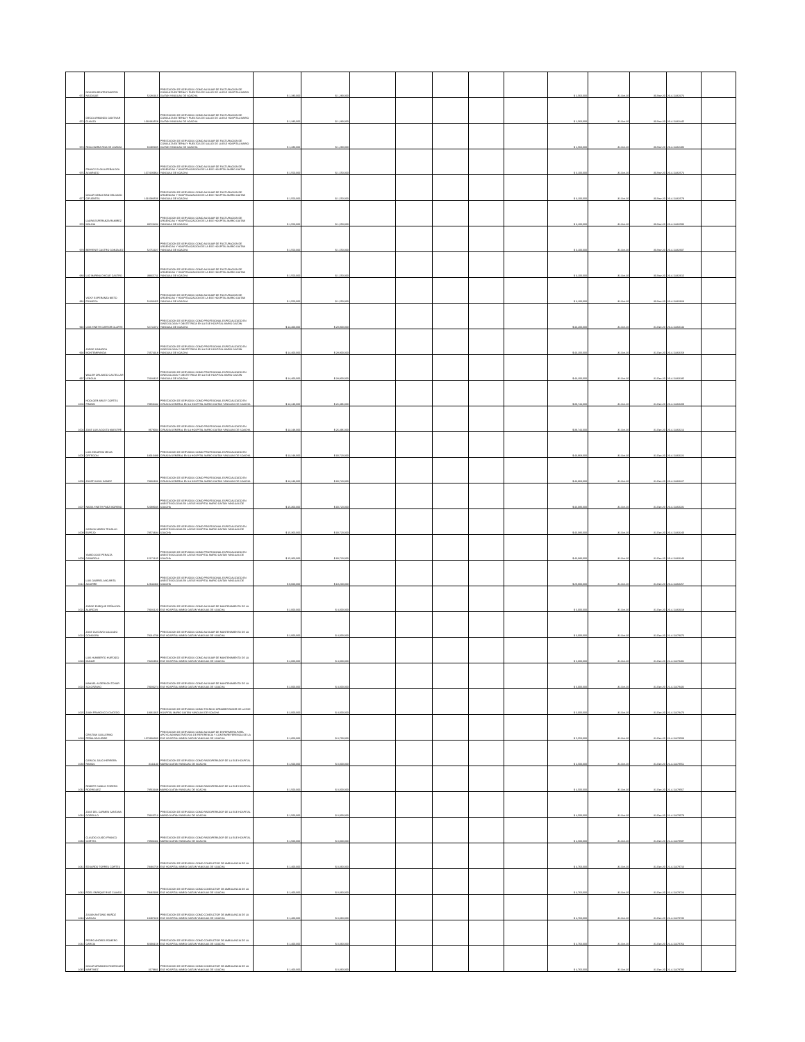| 971 | NOHORA BEATRIZ MARTIN NAIZAQUE | 52282315 | PRESTACION DE SERVICIOS COMO AUXILIAR DE FACTURACION DE CONSULTA EXTERNA Y PUESTOS DE SALUD DE LA ESE HOSPITAL MARIO GAITAN YANGUAS DE SOACHA | $ 1,280,000 | $ 1,280,000 | | | | | | $ 2,560,000 | 31-Oct-20 | 30-Nov-20 | 20-4-11462374 | |
| 972 | DIEGO ARMANDO GANTIVAR CLAVIJO | 1032364558 | PRESTACION DE SERVICIOS COMO AUXILIAR DE FACTURACION DE CONSULTA EXTERNA Y PUESTOS DE SALUD DE LA ESE HOSPITAL MARIO GAITAN YANGUAS DE SOACHA | $ 1,280,000 | $ 1,280,000 | | | | | | $ 2,560,000 | 31-Oct-20 | 30-Nov-20 | 20-4-11462445 | |
| 973 | ROSA MARIA ROA DE LOZADA | 65495335 | PRESTACION DE SERVICIOS COMO AUXILIAR DE FACTURACION DE CONSULTA EXTERNA Y PUESTOS DE SALUD DE LA ESE HOSPITAL MARIO GAITAN YANGUAS DE SOACHA | $ 1,280,000 | $ 1,280,000 | | | | | | $ 2,560,000 | 31-Oct-20 | 30-Nov-20 | 20-4-11462486 | |
| 976 | FRANCY ELOISA PEÑALOZA ALVARADO | 1072190964 | PRESTACION DE SERVICIOS COMO AUXILIAR DE FACTURACION DE URGENCIAS Y HOSPITALIZACION DE LA ESE HOSPITAL MARIO GAITAN YANGUAS DE SOACHA | $ 1,550,000 | $ 1,550,000 | | | | | | $ 3,100,000 | 31-Oct-20 | 30-Nov-20 | 20-4-11462574 | |
| 977 | OSCAR SEBASTIAN DELGADO CIFUENTES | 1016083506 | PRESTACION DE SERVICIOS COMO AUXILIAR DE FACTURACION DE URGENCIAS Y HOSPITALIZACION DE LA ESE HOSPITAL MARIO GAITAN YANGUAS DE SOACHA | $ 1,550,000 | $ 1,550,000 | | | | | | $ 3,100,000 | 31-Oct-20 | 30-Nov-20 | 20-4-11462579 | |
| 978 | LAURA ESPERANZA RAMIREZ MOLINA | 39726202 | PRESTACION DE SERVICIOS COMO AUXILIAR DE FACTURACION DE URGENCIAS Y HOSPITALIZACION DE LA ESE HOSPITAL MARIO GAITAN YANGUAS DE SOACHA | $ 1,550,000 | $ 1,550,000 | | | | | | $ 3,100,000 | 31-Oct-20 | 30-Nov-20 | 20-4-11462596 | |
| 979 | BERYENIT CASTRO GONZALEZ | 52752327 | PRESTACION DE SERVICIOS COMO AUXILIAR DE FACTURACION DE URGENCIAS Y HOSPITALIZACION DE LA ESE HOSPITAL MARIO GAITAN YANGUAS DE SOACHA | $ 1,550,000 | $ 1,550,000 | | | | | | $ 3,100,000 | 31-Oct-20 | 30-Nov-20 | 20-4-11462607 | |
| 980 | LUZ MARINA CHICUE CASTRO | 39665711 | PRESTACION DE SERVICIOS COMO AUXILIAR DE FACTURACION DE URGENCIAS Y HOSPITALIZACION DE LA ESE HOSPITAL MARIO GAITAN YANGUAS DE SOACHA | $ 1,550,000 | $ 1,550,000 | | | | | | $ 3,100,000 | 31-Oct-20 | 30-Nov-20 | 20-4-11462615 | |
| 982 | VICKY ESPERANZA NIETO FONSECA | 52206455 | PRESTACION DE SERVICIOS COMO AUXILIAR DE FACTURACION DE URGENCIAS Y HOSPITALIZACION DE LA ESE HOSPITAL MARIO GAITAN YANGUAS DE SOACHA | $ 1,550,000 | $ 1,550,000 | | | | | | $ 3,100,000 | 31-Oct-20 | 30-Nov-20 | 20-4-11462928 | |
| 992 | LIDA YINETH CARTOR OLARTE | 52711072 | PRESTACION DE SERVICIOS COMO PROFESIONAL ESPECIALIZADO EN GINECOLOGIA Y OBSTETRICIA EN LA ESE HOSPITAL MARIO GAITAN YANGUAS DE SOACHA | $ 14,400,000 | $ 28,800,000 | | | | | | $ 43,200,000 | 31-Oct-20 | 31-Dec-20 | 20-4-11463144 | |
| 994 | JORGE CABARCA MONTEMIRANDA | 73574318 | PRESTACION DE SERVICIOS COMO PROFESIONAL ESPECIALIZADO EN GINECOLOGIA Y OBSTETRICIA EN LA ESE HOSPITAL MARIO GAITAN YANGUAS DE SOACHA | $ 14,400,000 | $ 28,800,000 | | | | | | $ 43,200,000 | 31-Oct-20 | 31-Dec-20 | 20-4-11463158 | |
| 997 | WILLER ORLANDO CASTELLAR LENGUA | 73184625 | PRESTACION DE SERVICIOS COMO PROFESIONAL ESPECIALIZADO EN GINECOLOGIA Y OBSTETRICIA EN LA ESE HOSPITAL MARIO GAITAN YANGUAS DE SOACHA | $ 14,400,000 | $ 28,800,000 | | | | | | $ 43,200,000 | 31-Oct-20 | 31-Dec-20 | 20-4-11463185 | |
| 1003 | HOOLGER ARLEY CORTES PINZON | 79650442 | PRESTACION DE SERVICIOS COMO PROFESIONAL ESPECIALIZADO EN CIRUGIA GENERAL EN LA HOSPITAL MARIO GAITAN YANGUAS DE SOACHA | $ 13,248,000 | $ 26,496,000 | | | | | | $ 39,744,000 | 31-Oct-20 | 31-Dec-20 | 20-4-11463209 | |
| 1004 | JOSE LUIS ACOSTA MAESTRE | 8678004 | PRESTACION DE SERVICIOS COMO PROFESIONAL ESPECIALIZADO EN CIRUGIA GENERAL EN LA HOSPITAL MARIO GAITAN YANGUAS DE SOACHA | $ 13,248,000 | $ 26,496,000 | | | | | | $ 39,744,000 | 31-Oct-20 | 31-Dec-20 | 20-4-11463214 | |
| 1005 | LUIS EDUARDO MEJIA ORTEGON | 18010489 | PRESTACION DE SERVICIOS COMO PROFESIONAL ESPECIALIZADO EN CIRUGIA GENERAL EN LA HOSPITAL MARIO GAITAN YANGUAS DE SOACHA | $ 13,248,000 | $ 30,720,000 | | | | | | $ 43,968,000 | 31-Oct-20 | 31-Dec-20 | 20-4-11463222 | |
| 1006 | JOSEF KLING GOMEZ | 79302601 | PRESTACION DE SERVICIOS COMO PROFESIONAL ESPECIALIZADO EN CIRUGIA GENERAL EN LA HOSPITAL MARIO GAITAN YANGUAS DE SOACHA | $ 13,248,000 | $ 30,720,000 | | | | | | $ 43,968,000 | 31-Oct-20 | 31-Dec-20 | 20-4-11463227 | |
| 1007 | NADIA YINETH PAEZ MORENO | 52088045 | PRESTACION DE SERVICIOS COMO PROFESIONAL ESPECIALIZADO EN ANESTESIOLOGIA EN LA ESE HOSPITAL MARIO GAITAN YANGUAS DE SOACHA | $ 15,360,000 | $ 30,720,000 | | | | | | $ 46,080,000 | 31-Oct-20 | 31-Dec-20 | 20-4-11463231 | |
| 1008 | CARLOS MARIO TRUJILLO ESPEJO | 79574684 | PRESTACION DE SERVICIOS COMO PROFESIONAL ESPECIALIZADO EN ANESTESIOLOGIA EN LA ESE HOSPITAL MARIO GAITAN YANGUAS DE SOACHA | $ 15,360,000 | $ 30,720,000 | | | | | | $ 46,080,000 | 31-Oct-20 | 31-Dec-20 | 20-4-11463240 | |
| 1009 | YAMID JOSE PERALTA CABARCAS | 15172135 | PRESTACION DE SERVICIOS COMO PROFESIONAL ESPECIALIZADO EN ANESTESIOLOGIA EN LA ESE HOSPITAL MARIO GAITAN YANGUAS DE SOACHA | $ 15,360,000 | $ 30,720,000 | | | | | | $ 46,080,000 | 31-Oct-20 | 31-Dec-20 | 20-4-11463243 | |
| 1012 | LUIS GABRIEL ANGARITA AGUIRRE | 12644460 | PRESTACION DE SERVICIOS COMO PROFESIONAL ESPECIALIZADO EN ANESTESIOLOGIA EN LA ESE HOSPITAL MARIO GAITAN YANGUAS DE SOACHA | $ 9,600,000 | $ 19,200,000 | | | | | | $ 28,800,000 | 31-Oct-20 | 31-Dec-20 | 20-4-11463257 | |
| 1021 | JORGE ENRIQUE PEÑALOZA ALARCON | 79182120 | PRESTACION DE SERVICIOS COMO AUXILIAR DE MANTENIMIENTO DE LA ESE HOSPITAL MARIO GAITAN YANGUAS DE SOACHA | $ 2,000,000 | $ 4,000,000 | | | | | | $ 6,000,000 | 31-Oct-20 | 31-Dec-20 | 20-4-11463318 | |
| 1022 | JOSE GUSTAVO SALGADO GONGORA | 79214708 | PRESTACION DE SERVICIOS COMO AUXILIAR DE MANTENIMIENTO DE LA ESE HOSPITAL MARIO GAITAN YANGUAS DE SOACHA | $ 2,000,000 | $ 4,000,000 | | | | | | $ 6,000,000 | 31-Oct-20 | 31-Dec-20 | 21-4-11478376 | |
| 1023 | LUIS HUMBERTO HURTADO MUNAR | 79202953 | PRESTACION DE SERVICIOS COMO AUXILIAR DE MANTENIMIENTO DE LA ESE HOSPITAL MARIO GAITAN YANGUAS DE SOACHA | $ 2,000,000 | $ 4,000,000 | | | | | | $ 6,000,000 | 31-Oct-20 | 31-Dec-20 | 21-4-11478402 | |
| 1024 | MANUEL ALDERSON TOVAR SOLORZANO | 79183274 | PRESTACION DE SERVICIOS COMO AUXILIAR DE MANTENIMIENTO DE LA ESE HOSPITAL MARIO GAITAN YANGUAS DE SOACHA | $ 2,000,000 | $ 4,000,000 | | | | | | $ 6,000,000 | 31-Oct-20 | 31-Dec-20 | 21-4-11478432 | |
| 1025 | JUAN FRANCISCO CAICEDO | 19361365 | PRESTACION DE SERVICIOS COMO TECNICO ORNAMENTADOR DE LA ESE HOSPITAL MARIO GAITAN YANGUAS DE SOACHA | $ 2,000,000 | $ 4,000,000 | | | | | | $ 6,000,000 | 31-Oct-20 | 31-Dec-20 | 21-4-11478473 | |
| 1028 | CRISTIAN GUILLERMO PEÑALOZA URIBE | 1073694030 | PRESTACION DE SERVICIOS COMO AUXILIAR DE ENFERMERIA PARA APOYO ADMINISTRATIVOS DE REFERENCIA Y CONTRAREFERENCIA DE LA ESE HOSPITAL MARIO GAITAN YANGUAS DE SOACHA | $ 1,850,000 | $ 3,700,000 | | | | | | $ 5,550,000 | 31-Oct-20 | 31-Dec-20 | 21-4-11478508 | |
| 1030 | CARLOS JULIO HERRERA RAMOS | 3141140 | PRESTACION DE SERVICIOS COMO RADIOPERADOR DE LA ESE HOSPITAL MARIO GAITAN YANGUAS DE SOACHA | $ 1,500,000 | $ 3,000,000 | | | | | | $ 4,500,000 | 31-Oct-20 | 31-Dec-20 | 21-4-11478551 | |
| 1031 | ROBERT CAMILO FORERO RODRIGUEZ | 79563348 | PRESTACION DE SERVICIOS COMO RADIOPERADOR DE LA ESE HOSPITAL MARIO GAITAN YANGUAS DE SOACHA | $ 1,500,000 | $ 3,000,000 | | | | | | $ 4,500,000 | 31-Oct-20 | 31-Dec-20 | 21-4-11478567 | |
| 1032 | JOSE DEL CARMEN SANTANA GORDILLO | 79166713 | PRESTACION DE SERVICIOS COMO RADIOPERADOR DE LA ESE HOSPITAL MARIO GAITAN YANGUAS DE SOACHA | $ 1,500,000 | $ 3,000,000 | | | | | | $ 4,500,000 | 31-Oct-20 | 31-Dec-20 | 21-4-11478579 | |
| 1033 | CLAUDIO GUIDO FRANCO CORTES | 79593431 | PRESTACION DE SERVICIOS COMO RADIOPERADOR DE LA ESE HOSPITAL MARIO GAITAN YANGUAS DE SOACHA | $ 1,500,000 | $ 3,000,000 | | | | | | $ 4,500,000 | 31-Oct-20 | 31-Dec-20 | 21-4-11478587 | |
| 1041 | EDUARDO TORRES CORTES | 79482758 | PRESTACION DE SERVICIOS COMO CONDUCTOR DE AMBULANCIA DE LA ESE HOSPITAL MARIO GAITAN YANGUAS DE SOACHA | $ 1,400,000 | $ 3,360,000 | | | | | | $ 4,760,000 | 31-Oct-20 | 31-Dec-20 | 21-4-11478716 | |
| 1042 | FIDEL ENRIQUE RUIZ CLAVIJO | 79465306 | PRESTACION DE SERVICIOS COMO CONDUCTOR DE AMBULANCIA DE LA ESE HOSPITAL MARIO GAITAN YANGUAS DE SOACHA | $ 1,400,000 | $ 3,360,000 | | | | | | $ 4,760,000 | 31-Oct-20 | 31-Dec-20 | 21-4-11478724 | |
| 1043 | JULIAN ANTONIO MUÑOZ VARGAS | 19497328 | PRESTACION DE SERVICIOS COMO CONDUCTOR DE AMBULANCIA DE LA ESE HOSPITAL MARIO GAITAN YANGUAS DE SOACHA | $ 1,400,000 | $ 3,360,000 | | | | | | $ 4,760,000 | 31-Oct-20 | 31-Dec-20 | 21-4-11478736 | |
| 1044 | PEDRO ANDRES ROMERO GARCIA | 82394158 | PRESTACION DE SERVICIOS COMO CONDUCTOR DE AMBULANCIA DE LA ESE HOSPITAL MARIO GAITAN YANGUAS DE SOACHA | $ 1,400,000 | $ 3,360,000 | | | | | | $ 4,760,000 | 31-Oct-20 | 31-Dec-20 | 21-4-11478764 | |
| 1045 | OSCAR ARMANDO RODRIGUEZ MARTINEZ | 3179831 | PRESTACION DE SERVICIOS COMO CONDUCTOR DE AMBULANCIA DE LA ESE HOSPITAL MARIO GAITAN YANGUAS DE SOACHA | $ 1,400,000 | $ 3,360,000 | | | | | | $ 4,760,000 | 31-Oct-20 | 31-Dec-20 | 21-4-11478795 | |